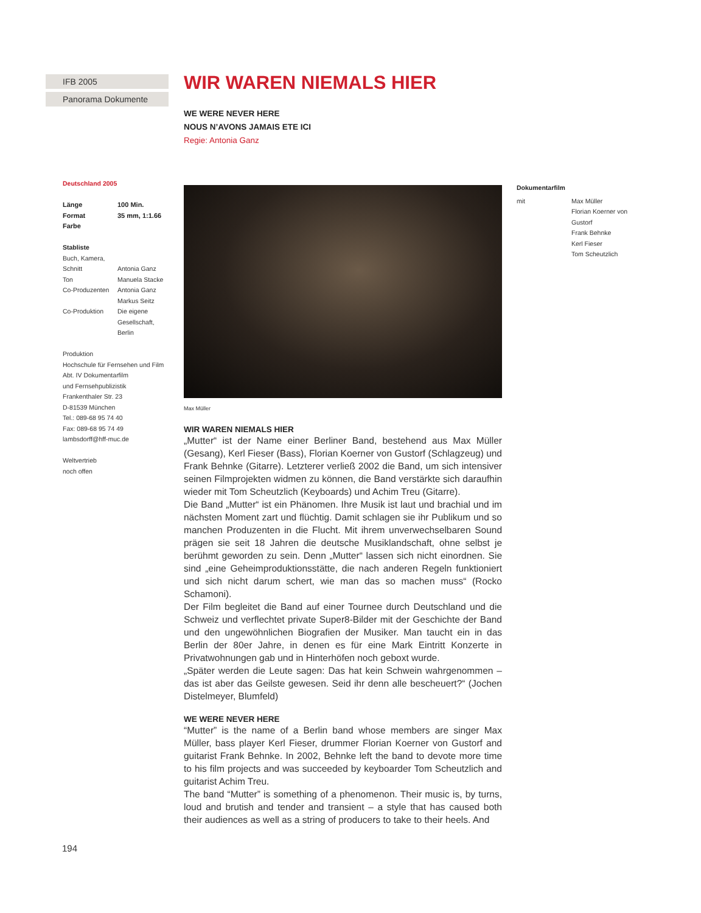IFB 2005
Panorama Dokumente
Deutschland 2005
| Länge | 100 Min. |
| Format | 35 mm, 1:1.66 |
| Farbe | |
Stabliste
| Buch, Kamera, Schnitt | Antonia Ganz |
| Ton | Manuela Stacke |
| Co-Produzenten | Antonia Ganz Markus Seitz |
| Co-Produktion | Die eigene Gesellschaft, Berlin |
Produktion
Hochschule für Fernsehen und Film
Abt. IV Dokumentarfilm
und Fernsehpublizistik
Frankenthaler Str. 23
D-81539 München
Tel.: 089-68 95 74 40
Fax: 089-68 95 74 49
lambsdorff@hff-muc.de
Weltvertrieb
noch offen
WIR WAREN NIEMALS HIER
WE WERE NEVER HERE
NOUS N’AVONS JAMAIS ETE ICI
Regie: Antonia Ganz
Max Müller
WIR WAREN NIEMALS HIER
„Mutter“ ist der Name einer Berliner Band, bestehend aus Max Müller (Gesang), Kerl Fieser (Bass), Florian Koerner von Gustorf (Schlagzeug) und Frank Behnke (Gitarre). Letzterer verließ 2002 die Band, um sich intensiver seinen Filmprojekten widmen zu können, die Band verstärkte sich daraufhin wieder mit Tom Scheutzlich (Keyboards) und Achim Treu (Gitarre).
Die Band „Mutter“ ist ein Phänomen. Ihre Musik ist laut und brachial und im nächsten Moment zart und flüchtig. Damit schlagen sie ihr Publikum und so manchen Produzenten in die Flucht. Mit ihrem unverwechselbaren Sound prägen sie seit 18 Jahren die deutsche Musiklandschaft, ohne selbst je berühmt geworden zu sein. Denn „Mutter“ lassen sich nicht einordnen. Sie sind „eine Geheimproduktionsstätte, die nach anderen Regeln funktioniert und sich nicht darum schert, wie man das so machen muss“ (Rocko Schamoni).
Der Film begleitet die Band auf einer Tournee durch Deutschland und die Schweiz und verflechtet private Super8-Bilder mit der Geschichte der Band und den ungewöhnlichen Biografien der Musiker. Man taucht ein in das Berlin der 80er Jahre, in denen es für eine Mark Eintritt Konzerte in Privatwohnungen gab und in Hinterhöfen noch geboxt wurde.
„Später werden die Leute sagen: Das hat kein Schwein wahrgenommen – das ist aber das Geilste gewesen. Seid ihr denn alle bescheuert?“ (Jochen Distelmeyer, Blumfeld)
WE WERE NEVER HERE
“Mutter” is the name of a Berlin band whose members are singer Max Müller, bass player Kerl Fieser, drummer Florian Koerner von Gustorf and guitarist Frank Behnke. In 2002, Behnke left the band to devote more time to his film projects and was succeeded by keyboarder Tom Scheutzlich and guitarist Achim Treu.
The band “Mutter” is something of a phenomenon. Their music is, by turns, loud and brutish and tender and transient – a style that has caused both their audiences as well as a string of producers to take to their heels. And
Dokumentarfilm
| mit | Max Müller Florian Koerner von Gustorf Frank Behnke Kerl Fieser Tom Scheutzlich |
194